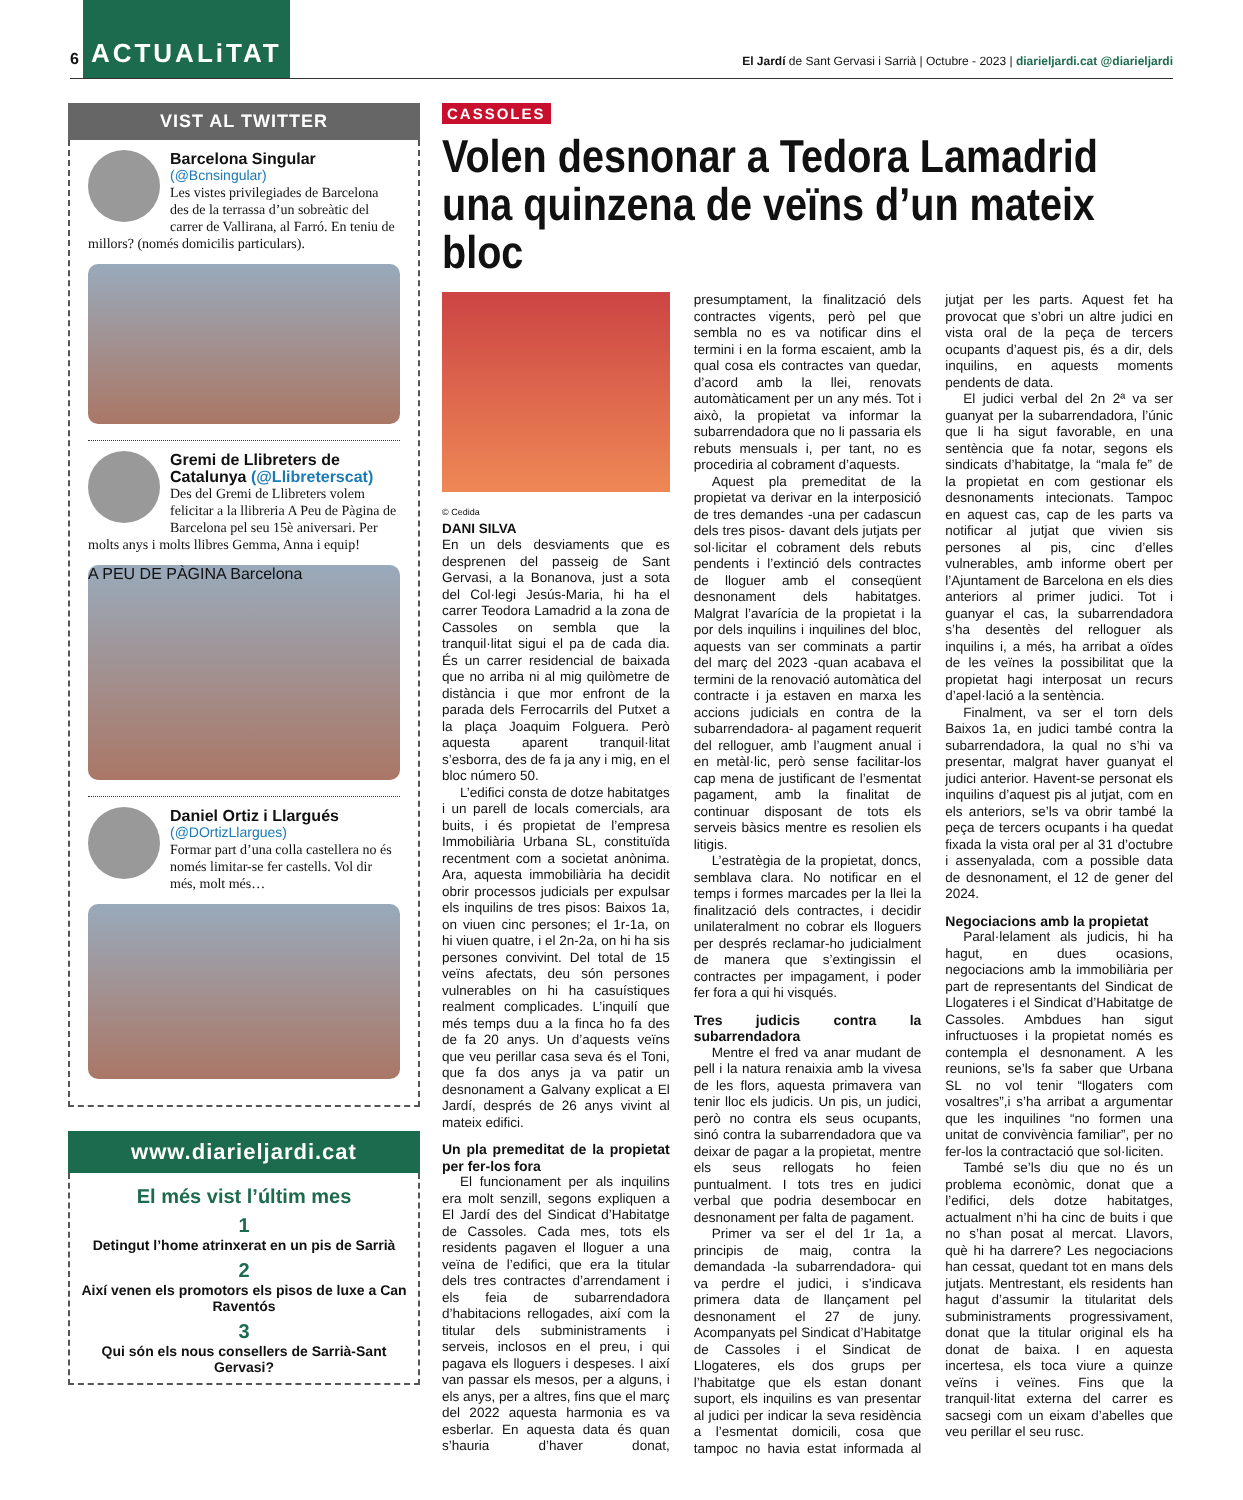6 ACTUALiTAT El Jardí de Sant Gervasi i Sarrià | Octubre - 2023 | diarieljardi.cat @diarieljardi
VIST AL TWITTER
Barcelona Singular
(@Bcnsingular)
Les vistes privilegiades de Barcelona des de la terrassa d’un sobreàtic del carrer de Vallirana, al Farró. En teniu de millors? (només domicilis particulars).
Gremi de Llibreters de Catalunya (@Llibreterscat)
Des del Gremi de Llibreters volem felicitar a la llibreria A Peu de Pàgina de Barcelona pel seu 15è aniversari. Per molts anys i molts llibres Gemma, Anna i equip!
A PEU DE PÀGINA Barcelona
Daniel Ortiz i Llargués
(@DOrtizLlargues)
Formar part d’una colla castellera no és només limitar-se fer castells. Vol dir més, molt més…
www.diarieljardi.cat
El més vist l’últim mes
1
Detingut l’home atrinxerat en un pis de Sarrià
2
Així venen els promotors els pisos de luxe a Can Raventós
3
Qui són els nous consellers de Sarrià-Sant Gervasi?
CASSOLES
Volen desnonar a Tedora Lamadrid una quinzena de veïns d’un mateix bloc
© Cedida
DANI SILVA
En un dels desviaments que es desprenen del passeig de Sant Gervasi, a la Bonanova, just a sota del Col·legi Jesús-Maria, hi ha el carrer Teodora Lamadrid a la zona de Cassoles on sembla que la tranquil·litat sigui el pa de cada dia. És un carrer residencial de baixada que no arriba ni al mig quilòmetre de distància i que mor enfront de la parada dels Ferrocarrils del Putxet a la plaça Joaquim Folguera. Però aquesta aparent tranquil·litat s’esborra, des de fa ja any i mig, en el bloc número 50.
L’edifici consta de dotze habitatges i un parell de locals comercials, ara buits, i és propietat de l’empresa Immobiliària Urbana SL, constituïda recentment com a societat anònima. Ara, aquesta immobiliària ha decidit obrir processos judicials per expulsar els inquilins de tres pisos: Baixos 1a, on viuen cinc persones; el 1r-1a, on hi viuen quatre, i el 2n-2a, on hi ha sis persones convivint. Del total de 15 veïns afectats, deu són persones vulnerables on hi ha casuístiques realment complicades. L’inquilí que més temps duu a la finca ho fa des de fa 20 anys. Un d’aquests veïns que veu perillar casa seva és el Toni, que fa dos anys ja va patir un desnonament a Galvany explicat a El Jardí, després de 26 anys vivint al mateix edifici.
Un pla premeditat de la propietat per fer-los fora
El funcionament per als inquilins era molt senzill, segons expliquen a El Jardí des del Sindicat d’Habitatge de Cassoles. Cada mes, tots els residents pagaven el lloguer a una veïna de l’edifici, que era la titular dels tres contractes d’arrendament i els feia de subarrendadora d’habitacions rellogades, així com la titular dels subministraments i serveis, inclosos en el preu, i qui pagava els lloguers i despeses. I així van passar els mesos, per a alguns, i els anys, per a altres, fins que el març del 2022 aquesta harmonia es va esberlar. En aquesta data és quan s’hauria d’haver donat, presumptament, la finalització dels contractes vigents, però pel que sembla no es va notificar dins el termini i en la forma escaient, amb la qual cosa els contractes van quedar, d’acord amb la llei, renovats automàticament per un any més. Tot i això, la propietat va informar la subarrendadora que no li passaria els rebuts mensuals i, per tant, no es procediria al cobrament d’aquests.
Aquest pla premeditat de la propietat va derivar en la interposició de tres demandes -una per cadascun dels tres pisos- davant dels jutjats per sol·licitar el cobrament dels rebuts pendents i l’extinció dels contractes de lloguer amb el conseqüent desnonament dels habitatges. Malgrat l’avarícia de la propietat i la por dels inquilins i inquilines del bloc, aquests van ser comminats a partir del març del 2023 -quan acabava el termini de la renovació automàtica del contracte i ja estaven en marxa les accions judicials en contra de la subarrendadora- al pagament requerit del relloguer, amb l’augment anual i en metàl·lic, però sense facilitar-los cap mena de justificant de l’esmentat pagament, amb la finalitat de continuar disposant de tots els serveis bàsics mentre es resolien els litigis.
L’estratègia de la propietat, doncs, semblava clara. No notificar en el temps i formes marcades per la llei la finalització dels contractes, i decidir unilateralment no cobrar els lloguers per després reclamar-ho judicialment de manera que s’extingissin el contractes per impagament, i poder fer fora a qui hi visqués.
Tres judicis contra la subarrendadora
Mentre el fred va anar mudant de pell i la natura renaixia amb la vivesa de les flors, aquesta primavera van tenir lloc els judicis. Un pis, un judici, però no contra els seus ocupants, sinó contra la subarrendadora que va deixar de pagar a la propietat, mentre els seus rellogats ho feien puntualment. I tots tres en judici verbal que podria desembocar en desnonament per falta de pagament.
Primer va ser el del 1r 1a, a principis de maig, contra la demandada -la subarrendadora- qui va perdre el judici, i s’indicava primera data de llançament pel desnonament el 27 de juny. Acompanyats pel Sindicat d’Habitatge de Cassoles i el Sindicat de Llogateres, els dos grups per l’habitatge que els estan donant suport, els inquilins es van presentar al judici per indicar la seva residència a l’esmentat domicili, cosa que tampoc no havia estat informada al jutjat per les parts. Aquest fet ha provocat que s’obri un altre judici en vista oral de la peça de tercers ocupants d’aquest pis, és a dir, dels inquilins, en aquests moments pendents de data.
El judici verbal del 2n 2ª va ser guanyat per la subarrendadora, l’únic que li ha sigut favorable, en una sentència que fa notar, segons els sindicats d’habitatge, la “mala fe” de la propietat en com gestionar els desnonaments intecionats. Tampoc en aquest cas, cap de les parts va notificar al jutjat que vivien sis persones al pis, cinc d’elles vulnerables, amb informe obert per l’Ajuntament de Barcelona en els dies anteriors al primer judici. Tot i guanyar el cas, la subarrendadora s’ha desentès del relloguer als inquilins i, a més, ha arribat a oïdes de les veïnes la possibilitat que la propietat hagi interposat un recurs d’apel·lació a la sentència.
Finalment, va ser el torn dels Baixos 1a, en judici també contra la subarrendadora, la qual no s’hi va presentar, malgrat haver guanyat el judici anterior. Havent-se personat els inquilins d’aquest pis al jutjat, com en els anteriors, se’ls va obrir també la peça de tercers ocupants i ha quedat fixada la vista oral per al 31 d’octubre i assenyalada, com a possible data de desnonament, el 12 de gener del 2024.
Negociacions amb la propietat
Paral·lelament als judicis, hi ha hagut, en dues ocasions, negociacions amb la immobiliària per part de representants del Sindicat de Llogateres i el Sindicat d’Habitatge de Cassoles. Ambdues han sigut infructuoses i la propietat només es contempla el desnonament. A les reunions, se’ls fa saber que Urbana SL no vol tenir “llogaters com vosaltres”,i s’ha arribat a argumentar que les inquilines “no formen una unitat de convivència familiar”, per no fer-los la contractació que sol·liciten.
També se’ls diu que no és un problema econòmic, donat que a l’edifici, dels dotze habitatges, actualment n’hi ha cinc de buits i que no s’han posat al mercat. Llavors, què hi ha darrere? Les negociacions han cessat, quedant tot en mans dels jutjats. Mentrestant, els residents han hagut d’assumir la titularitat dels subministraments progressivament, donat que la titular original els ha donat de baixa. I en aquesta incertesa, els toca viure a quinze veïns i veïnes. Fins que la tranquil·litat externa del carrer es sacsegi com un eixam d’abelles que veu perillar el seu rusc.